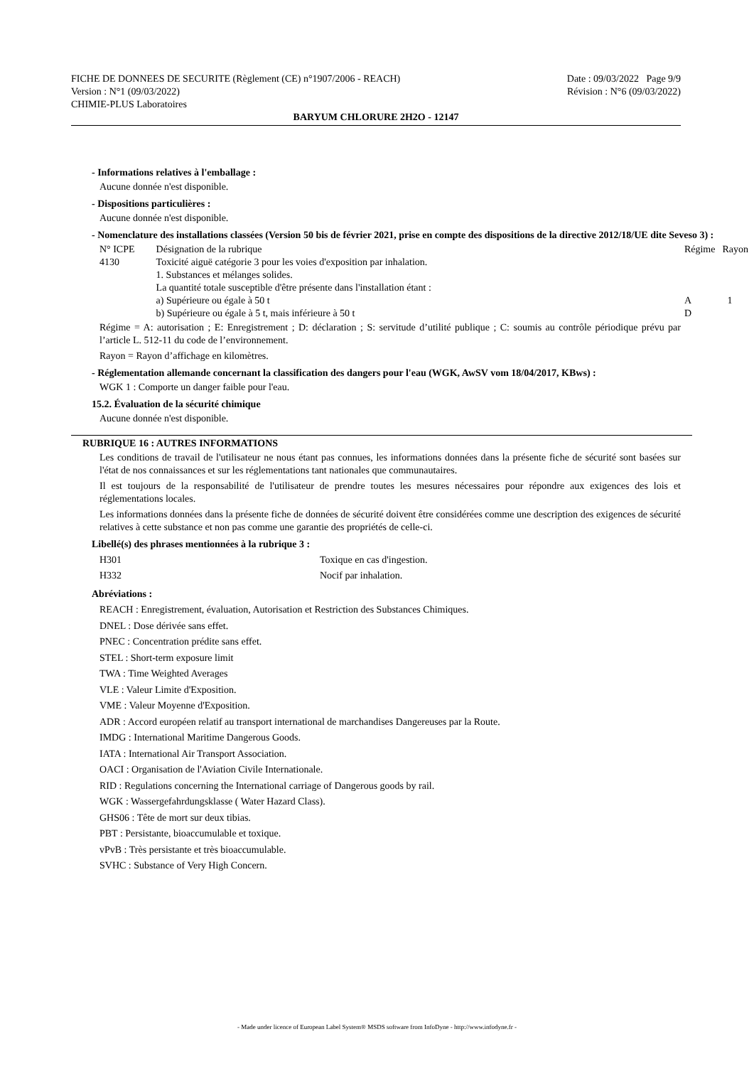FICHE DE DONNEES DE SECURITE (Règlement (CE) n°1907/2006 - REACH) Date : 09/03/2022 Page 9/9
Version : N°1 (09/03/2022) Révision : N°6 (09/03/2022)
CHIMIE-PLUS Laboratoires
BARYUM CHLORURE 2H2O - 12147
- Informations relatives à l'emballage :
Aucune donnée n'est disponible.
- Dispositions particulières :
Aucune donnée n'est disponible.
- Nomenclature des installations classées (Version 50 bis de février 2021, prise en compte des dispositions de la directive 2012/18/UE dite Seveso 3) :
| N° ICPE | Désignation de la rubrique | Régime | Rayon |
| 4130 | Toxicité aiguë catégorie 3 pour les voies d'exposition par inhalation. 1. Substances et mélanges solides. La quantité totale susceptible d'être présente dans l'installation étant : a) Supérieure ou égale à 50 t b) Supérieure ou égale à 5 t, mais inférieure à 50 t | A D | 1 |
Régime = A: autorisation ; E: Enregistrement ; D: déclaration ; S: servitude d’utilité publique ; C: soumis au contrôle périodique prévu par l’article L. 512-11 du code de l’environnement.
Rayon = Rayon d’affichage en kilomètres.
- Réglementation allemande concernant la classification des dangers pour l'eau (WGK, AwSV vom 18/04/2017, KBws) :
WGK 1 : Comporte un danger faible pour l'eau.
15.2. Évaluation de la sécurité chimique
Aucune donnée n'est disponible.
RUBRIQUE 16 : AUTRES INFORMATIONS
Les conditions de travail de l'utilisateur ne nous étant pas connues, les informations données dans la présente fiche de sécurité sont basées sur l'état de nos connaissances et sur les réglementations tant nationales que communautaires.
Il est toujours de la responsabilité de l'utilisateur de prendre toutes les mesures nécessaires pour répondre aux exigences des lois et réglementations locales.
Les informations données dans la présente fiche de données de sécurité doivent être considérées comme une description des exigences de sécurité relatives à cette substance et non pas comme une garantie des propriétés de celle-ci.
Libellé(s) des phrases mentionnées à la rubrique 3 :
| H301 | Toxique en cas d'ingestion. |
| H332 | Nocif par inhalation. |
Abréviations :
REACH : Enregistrement, évaluation, Autorisation et Restriction des Substances Chimiques.
DNEL : Dose dérivée sans effet.
PNEC : Concentration prédite sans effet.
STEL : Short-term exposure limit
TWA : Time Weighted Averages
VLE : Valeur Limite d'Exposition.
VME : Valeur Moyenne d'Exposition.
ADR : Accord européen relatif au transport international de marchandises Dangereuses par la Route.
IMDG : International Maritime Dangerous Goods.
IATA : International Air Transport Association.
OACI : Organisation de l'Aviation Civile Internationale.
RID : Regulations concerning the International carriage of Dangerous goods by rail.
WGK : Wassergefahrdungsklasse ( Water Hazard Class).
GHS06 : Tête de mort sur deux tibias.
PBT : Persistante, bioaccumulable et toxique.
vPvB : Très persistante et très bioaccumulable.
SVHC : Substance of Very High Concern.
- Made under licence of European Label System® MSDS software from InfoDyne - http://www.infodyne.fr -